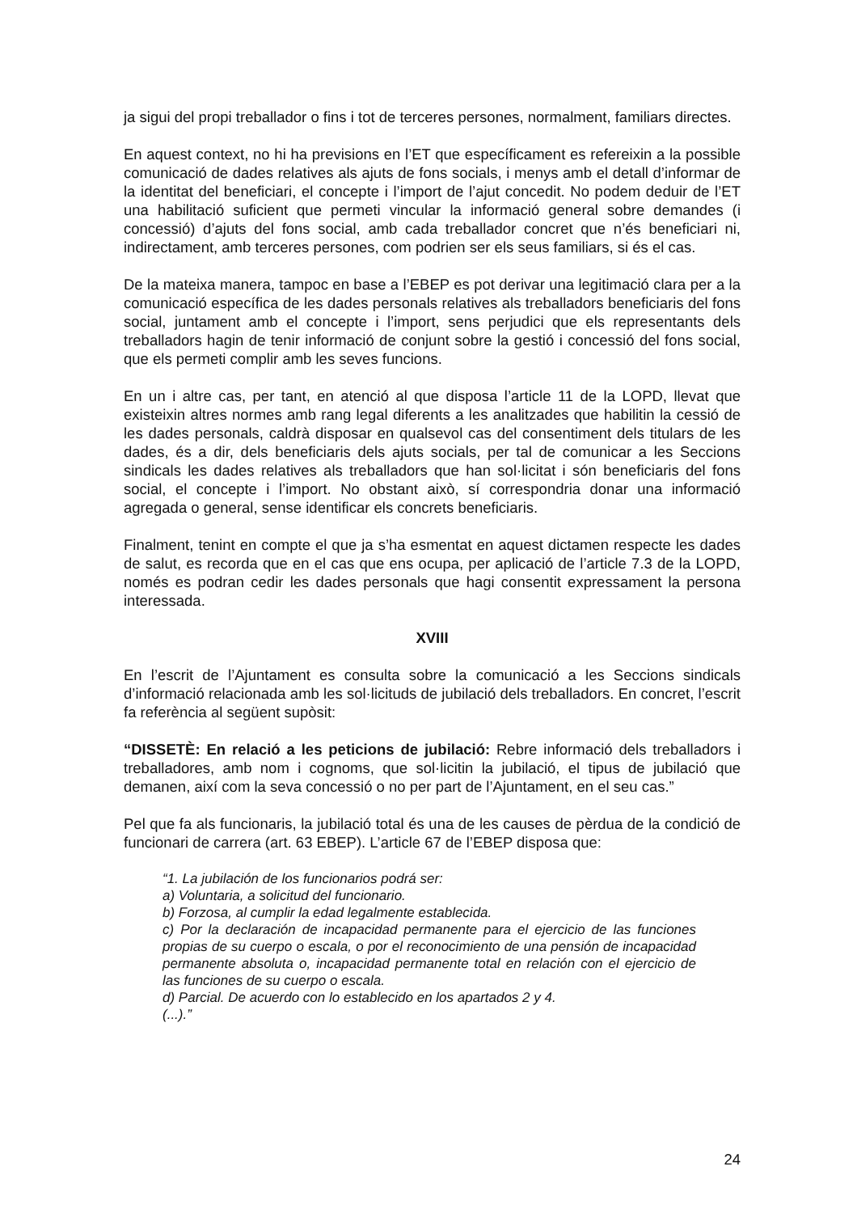ja sigui del propi treballador o fins i tot de terceres persones, normalment, familiars directes.
En aquest context, no hi ha previsions en l’ET que específicament es refereixin a la possible comunicació de dades relatives als ajuts de fons socials, i menys amb el detall d’informar de la identitat del beneficiari, el concepte i l’import de l’ajut concedit. No podem deduir de l’ET una habilitació suficient que permeti vincular la informació general sobre demandes (i concessió) d’ajuts del fons social, amb cada treballador concret que n’és beneficiari ni, indirectament, amb terceres persones, com podrien ser els seus familiars, si és el cas.
De la mateixa manera, tampoc en base a l’EBEP es pot derivar una legitimació clara per a la comunicació específica de les dades personals relatives als treballadors beneficiaris del fons social, juntament amb el concepte i l’import, sens perjudici que els representants dels treballadors hagin de tenir informació de conjunt sobre la gestió i concessió del fons social, que els permeti complir amb les seves funcions.
En un i altre cas, per tant, en atenció al que disposa l’article 11 de la LOPD, llevat que existeixin altres normes amb rang legal diferents a les analitzades que habilitin la cessió de les dades personals, caldrà disposar en qualsevol cas del consentiment dels titulars de les dades, és a dir, dels beneficiaris dels ajuts socials, per tal de comunicar a les Seccions sindicals les dades relatives als treballadors que han sol·licitat i són beneficiaris del fons social, el concepte i l’import. No obstant això, sí correspondria donar una informació agregada o general, sense identificar els concrets beneficiaris.
Finalment, tenint en compte el que ja s’ha esmentat en aquest dictamen respecte les dades de salut, es recorda que en el cas que ens ocupa, per aplicació de l’article 7.3 de la LOPD, només es podran cedir les dades personals que hagi consentit expressament la persona interessada.
XVIII
En l’escrit de l’Ajuntament es consulta sobre la comunicació a les Seccions sindicals d’informació relacionada amb les sol·licituds de jubilació dels treballadors. En concret, l’escrit fa referència al següent supòsit:
“DISSETÈ: En relació a les peticions de jubilació: Rebre informació dels treballadors i treballadores, amb nom i cognoms, que sol·licitin la jubilació, el tipus de jubilació que demanen, així com la seva concessió o no per part de l’Ajuntament, en el seu cas.”
Pel que fa als funcionaris, la jubilació total és una de les causes de pèrdua de la condició de funcionari de carrera (art. 63 EBEP). L’article 67 de l’EBEP disposa que:
“1. La jubilación de los funcionarios podrá ser:
a) Voluntaria, a solicitud del funcionario.
b) Forzosa, al cumplir la edad legalmente establecida.
c) Por la declaración de incapacidad permanente para el ejercicio de las funciones propias de su cuerpo o escala, o por el reconocimiento de una pensión de incapacidad permanente absoluta o, incapacidad permanente total en relación con el ejercicio de las funciones de su cuerpo o escala.
d) Parcial. De acuerdo con lo establecido en los apartados 2 y 4.
(...).”
24